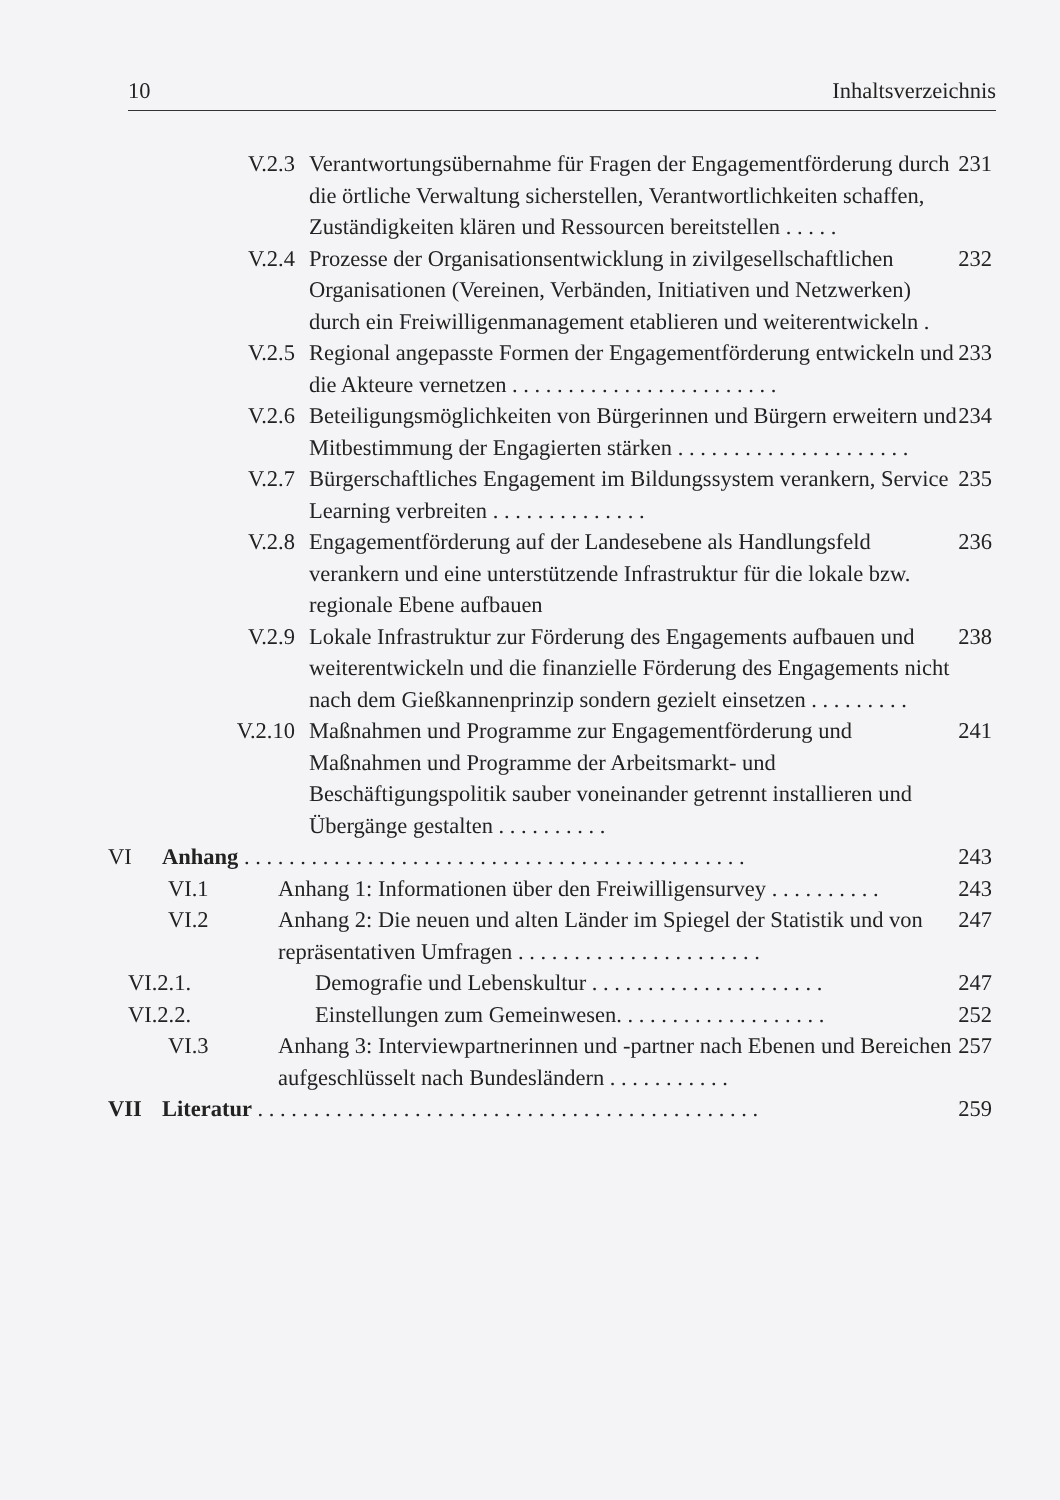10 Inhaltsverzeichnis
V.2.3 Verantwortungsübernahme für Fragen der Engagementförderung durch die örtliche Verwaltung sicherstellen, Verantwortlichkeiten schaffen, Zuständigkeiten klären und Ressourcen bereitstellen . . . . . 231
V.2.4 Prozesse der Organisationsentwicklung in zivilgesellschaftlichen Organisationen (Vereinen, Verbänden, Initiativen und Netzwerken) durch ein Freiwilligenmanagement etablieren und weiterentwickeln . 232
V.2.5 Regional angepasste Formen der Engagementförderung entwickeln und die Akteure vernetzen . . . . . . . . . . . . . . . . . . . . . . . . 233
V.2.6 Beteiligungsmöglichkeiten von Bürgerinnen und Bürgern erweitern und Mitbestimmung der Engagierten stärken . . . . . . . . . . . . . . . . . . . . . 234
V.2.7 Bürgerschaftliches Engagement im Bildungssystem verankern, Service Learning verbreiten . . . . . . . . . . . . . . 235
V.2.8 Engagementförderung auf der Landesebene als Handlungsfeld verankern und eine unterstützende Infrastruktur für die lokale bzw. regionale Ebene aufbauen 236
V.2.9 Lokale Infrastruktur zur Förderung des Engagements aufbauen und weiterentwickeln und die finanzielle Förderung des Engagements nicht nach dem Gießkannenprinzip sondern gezielt einsetzen . . . . . . . . . 238
V.2.10 Maßnahmen und Programme zur Engagementförderung und Maßnahmen und Programme der Arbeitsmarkt- und Beschäftigungspolitik sauber voneinander getrennt installieren und Übergänge gestalten . . . . . . . . . . 241
VI Anhang . . . . . . . . . . . . . . . . . . . . . . . . . . . . . . . . . . . . . . . . . . . . . 243
VI.1 Anhang 1: Informationen über den Freiwilligensurvey . . . . . . . . . . 243
VI.2 Anhang 2: Die neuen und alten Länder im Spiegel der Statistik und von repräsentativen Umfragen . . . . . . . . . . . . . . . . . . . . . . 247
VI.2.1. Demografie und Lebenskultur . . . . . . . . . . . . . . . . . . . . . 247
VI.2.2. Einstellungen zum Gemeinwesen. . . . . . . . . . . . . . . . . . . 252
VI.3 Anhang 3: Interviewpartnerinnen und -partner nach Ebenen und Bereichen aufgeschlüsselt nach Bundesländern . . . . . . . . . . . 257
VII Literatur . . . . . . . . . . . . . . . . . . . . . . . . . . . . . . . . . . . . . . . . . . . . . 259